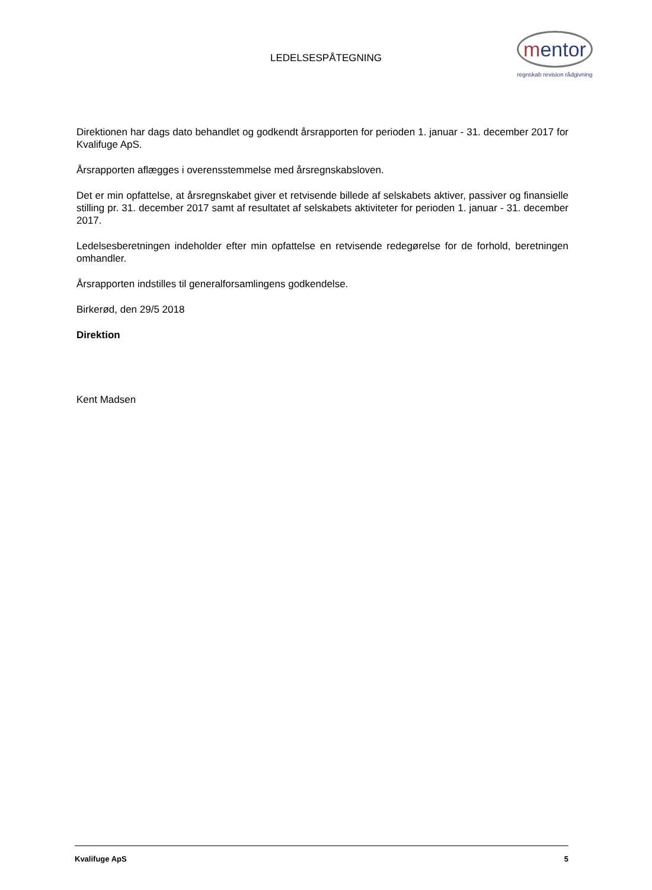LEDELSESPÅTEGNING
mentor
regnskab revision rådgivning
Direktionen har dags dato behandlet og godkendt årsrapporten for perioden 1. januar - 31. december 2017 for Kvalifuge ApS.
Årsrapporten aflægges i overensstemmelse med årsregnskabsloven.
Det er min opfattelse, at årsregnskabet giver et retvisende billede af selskabets aktiver, passiver og finansielle stilling pr. 31. december 2017 samt af resultatet af selskabets aktiviteter for perioden 1. januar - 31. december 2017.
Ledelsesberetningen indeholder efter min opfattelse en retvisende redegørelse for de forhold, beretningen omhandler.
Årsrapporten indstilles til generalforsamlingens godkendelse.
Birkerød, den 29/5 2018
Direktion
Kent Madsen
Kvalifuge ApS 5